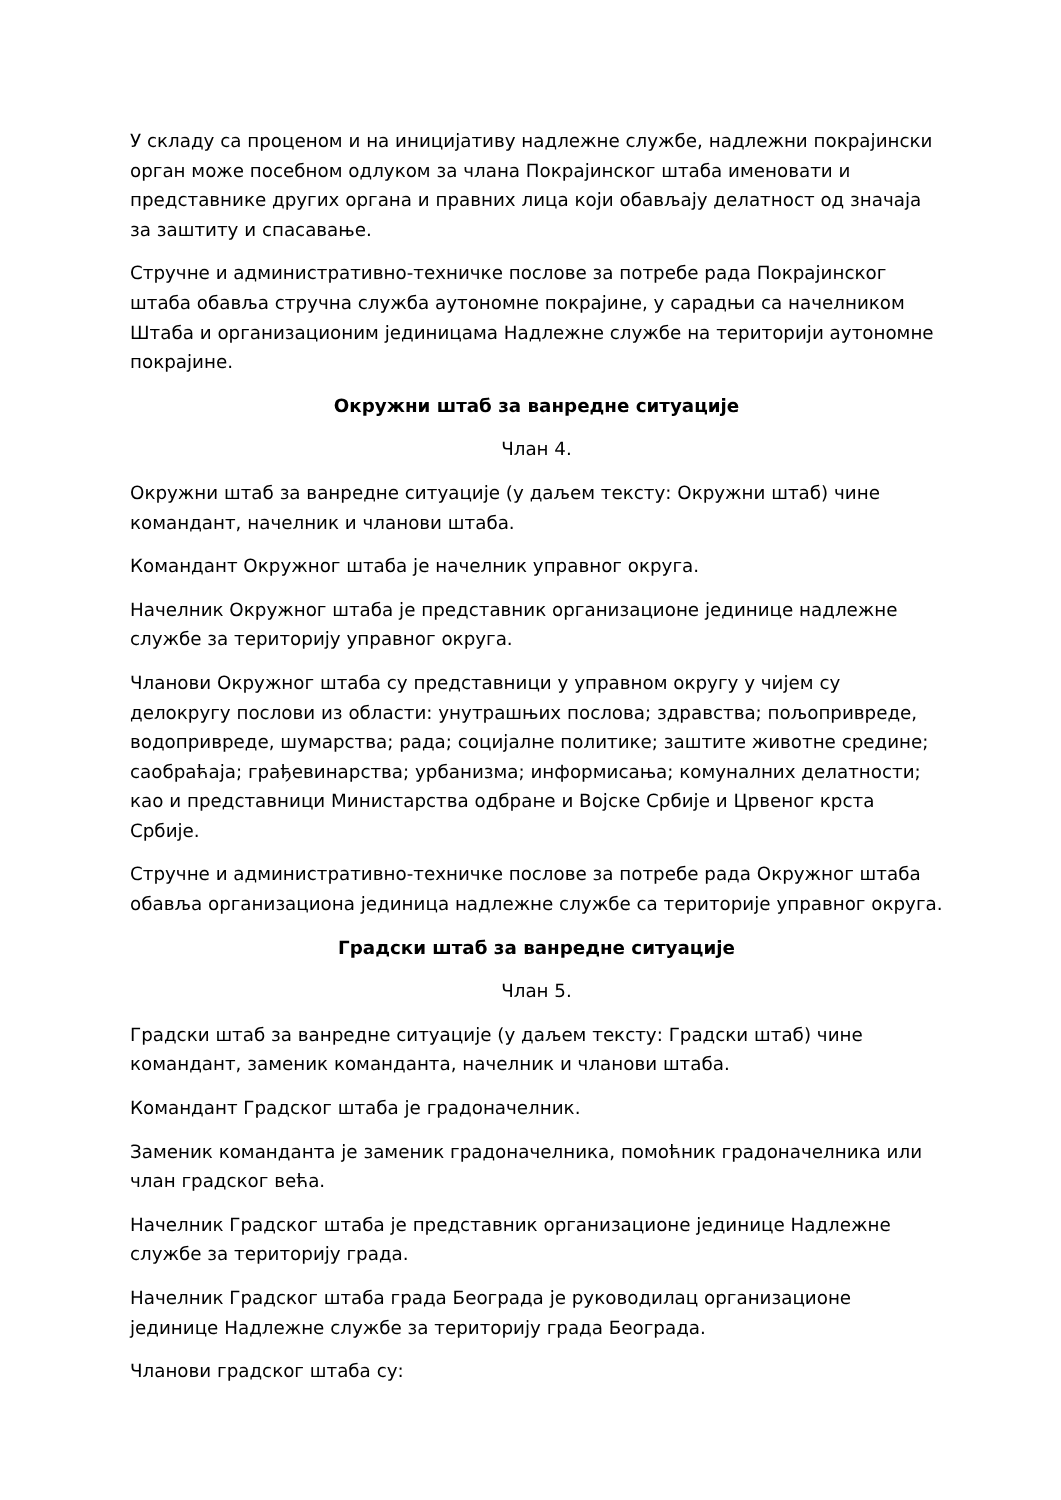У складу са проценом и на иницијативу надлежне службе, надлежни покрајински орган може посебном одлуком за члана Покрајинског штаба именовати и представнике других органа и правних лица који обављају делатност од значаја за заштиту и спасавање.
Стручне и административно-техничке послове за потребе рада Покрајинског штаба обавља стручна служба аутономне покрајине, у сарадњи са начелником Штаба и организационим јединицама Надлежне службе на територији аутономне покрајине.
Окружни штаб за ванредне ситуације
Члан 4.
Окружни штаб за ванредне ситуације (у даљем тексту: Окружни штаб) чине командант, начелник и чланови штаба.
Командант Окружног штаба је начелник управног округа.
Начелник Окружног штаба је представник организационе јединице надлежне службе за територију управног округа.
Чланови Окружног штаба су представници у управном округу у чијем су делокругу послови из области: унутрашњих послова; здравства; пољопривреде, водопривреде, шумарства; рада; социјалне политике; заштите животне средине; саобраћаја; грађевинарства; урбанизма; информисања; комуналних делатности; као и представници Министарства одбране и Војске Србије и Црвеног крста Србије.
Стручне и административно-техничке послове за потребе рада Окружног штаба обавља организациона јединица надлежне службе са територије управног округа.
Градски штаб за ванредне ситуације
Члан 5.
Градски штаб за ванредне ситуације (у даљем тексту: Градски штаб) чине командант, заменик команданта, начелник и чланови штаба.
Командант Градског штаба је градоначелник.
Заменик команданта је заменик градоначелника, помоћник градоначелника или члан градског већа.
Начелник Градског штаба је представник организационе јединице Надлежне службе за територију града.
Начелник Градског штаба града Београда је руководилац организационе јединице Надлежне службе за територију града Београда.
Чланови градског штаба су: